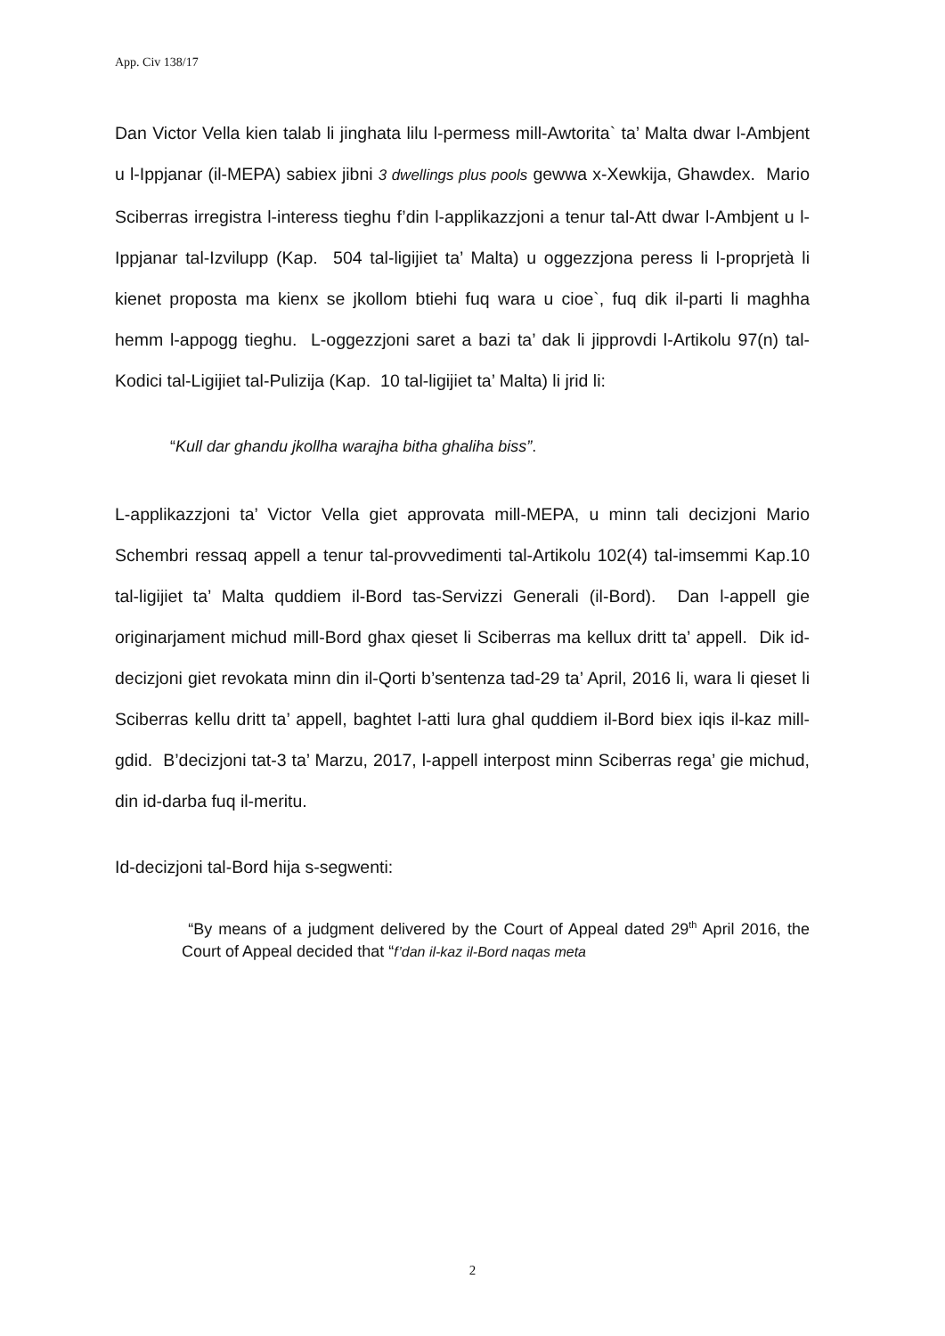App. Civ 138/17
Dan Victor Vella kien talab li jinghata lilu l-permess mill-Awtorita` ta’ Malta dwar l-Ambjent u l-Ippjanar (il-MEPA) sabiex jibni 3 dwellings plus pools gewwa x-Xewkija, Ghawdex. Mario Sciberras irregistra l-interess tieghu f’din l-applikazzjoni a tenur tal-Att dwar l-Ambjent u l-Ippjanar tal-Izvilupp (Kap. 504 tal-ligijiet ta’ Malta) u oggezzjona peress li l-proprjetà li kienet proposta ma kienx se jkollom btiehi fuq wara u cioe`, fuq dik il-parti li maghha hemm l-appogg tieghu. L-oggezzjoni saret a bazi ta’ dak li jipprovdi l-Artikolu 97(n) tal-Kodici tal-Ligijiet tal-Pulizija (Kap. 10 tal-ligijiet ta’ Malta) li jrid li:
“Kull dar ghandu jkollha warajha bitha ghaliha biss”.
L-applikazzjoni ta’ Victor Vella giet approvata mill-MEPA, u minn tali decizjoni Mario Schembri ressaq appell a tenur tal-provvedimenti tal-Artikolu 102(4) tal-imsemmi Kap.10 tal-ligijiet ta’ Malta quddiem il-Bord tas-Servizzi Generali (il-Bord). Dan l-appell gie originarjament michud mill-Bord ghax qieset li Sciberras ma kellux dritt ta’ appell. Dik id-decizjoni giet revokata minn din il-Qorti b’sentenza tad-29 ta’ April, 2016 li, wara li qieset li Sciberras kellu dritt ta’ appell, baghtet l-atti lura ghal quddiem il-Bord biex iqis il-kaz mill-gdid. B’decizjoni tat-3 ta’ Marzu, 2017, l-appell interpost minn Sciberras rega’ gie michud, din id-darba fuq il-meritu.
Id-decizjoni tal-Bord hija s-segwenti:
“By means of a judgment delivered by the Court of Appeal dated 29<sup>th</sup> April 2016, the Court of Appeal decided that “f’dan il-kaz il-Bord naqas meta
2